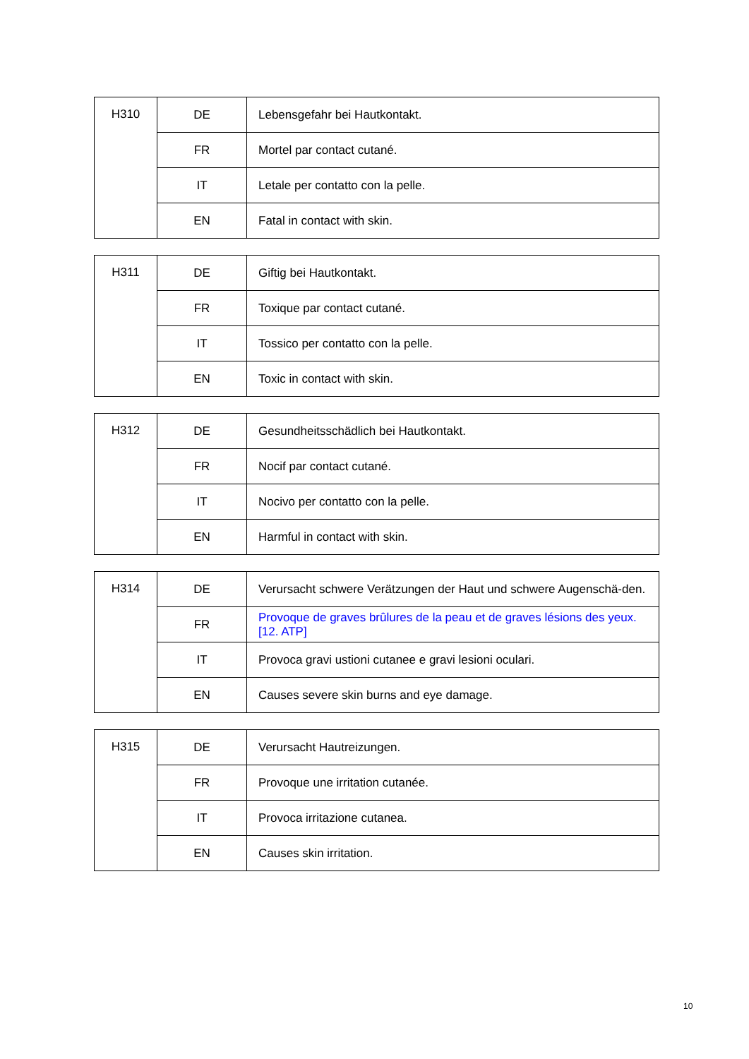| H310 | DE | Lebensgefahr bei Hautkontakt. |
| | FR | Mortel par contact cutané. |
| | IT | Letale per contatto con la pelle. |
| | EN | Fatal in contact with skin. |
| H311 | DE | Giftig bei Hautkontakt. |
| | FR | Toxique par contact cutané. |
| | IT | Tossico per contatto con la pelle. |
| | EN | Toxic in contact with skin. |
| H312 | DE | Gesundheitsschädlich bei Hautkontakt. |
| | FR | Nocif par contact cutané. |
| | IT | Nocivo per contatto con la pelle. |
| | EN | Harmful in contact with skin. |
| H314 | DE | Verursacht schwere Verätzungen der Haut und schwere Augenschä-den. |
| | FR | Provoque de graves brûlures de la peau et de graves lésions des yeux. [12. ATP] |
| | IT | Provoca gravi ustioni cutanee e gravi lesioni oculari. |
| | EN | Causes severe skin burns and eye damage. |
| H315 | DE | Verursacht Hautreizungen. |
| | FR | Provoque une irritation cutanée. |
| | IT | Provoca irritazione cutanea. |
| | EN | Causes skin irritation. |
10